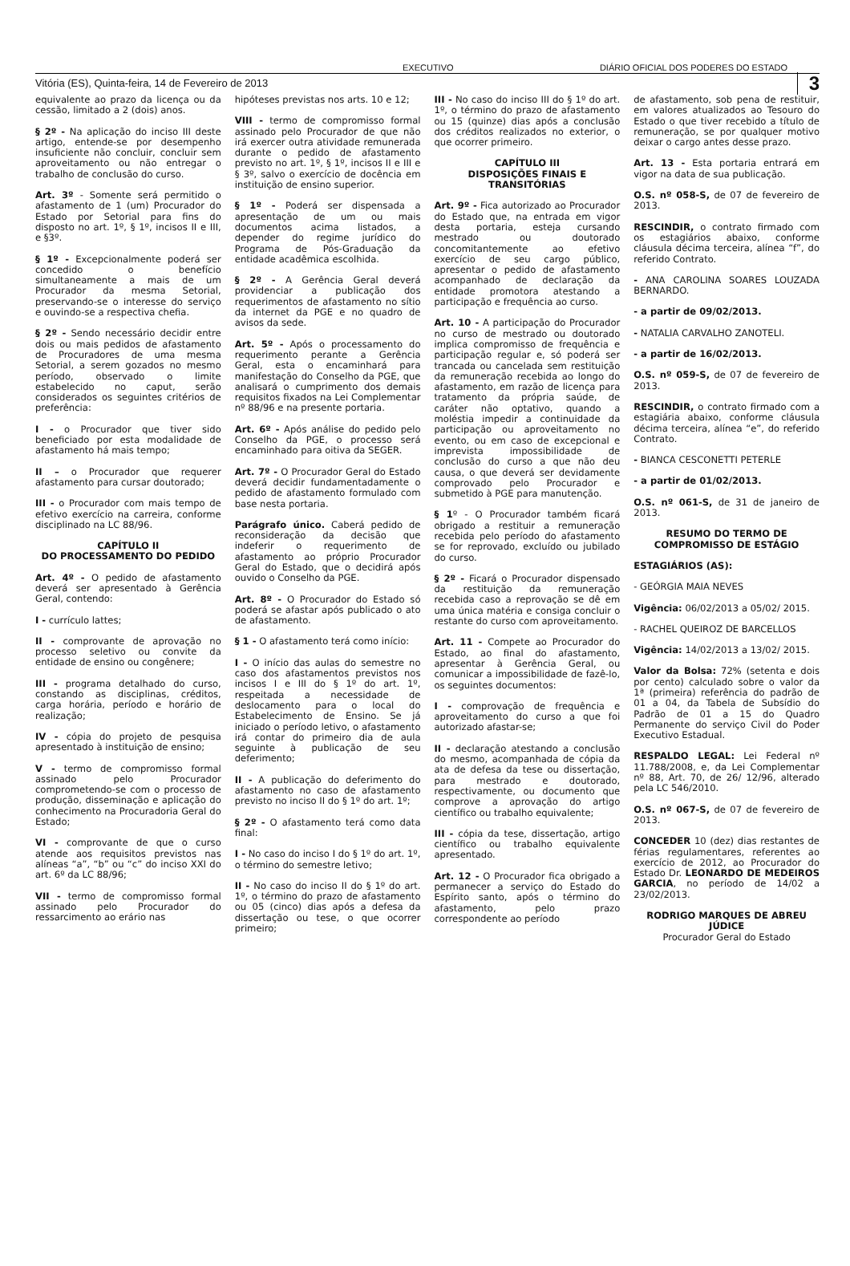EXECUTIVO DIÁRIO OFICIAL DOS PODERES DO ESTADO
Vitória (ES), Quinta-feira, 14 de Fevereiro de 2013 3
equivalente ao prazo da licença ou da cessão, limitado a 2 (dois) anos.
§ 2º - Na aplicação do inciso III deste artigo, entende-se por desempenho insuficiente não concluir, concluir sem aproveitamento ou não entregar o trabalho de conclusão do curso.
Art. 3º - Somente será permitido o afastamento de 1 (um) Procurador do Estado por Setorial para fins do disposto no art. 1º, § 1º, incisos II e III, e §3º.
§ 1º - Excepcionalmente poderá ser concedido o benefício simultaneamente a mais de um Procurador da mesma Setorial, preservando-se o interesse do serviço e ouvindo-se a respectiva chefia.
§ 2º - Sendo necessário decidir entre dois ou mais pedidos de afastamento de Procuradores de uma mesma Setorial, a serem gozados no mesmo período, observado o limite estabelecido no caput, serão considerados os seguintes critérios de preferência:
I - o Procurador que tiver sido beneficiado por esta modalidade de afastamento há mais tempo;
II – o Procurador que requerer afastamento para cursar doutorado;
III - o Procurador com mais tempo de efetivo exercício na carreira, conforme disciplinado na LC 88/96.
CAPÍTULO II
DO PROCESSAMENTO DO PEDIDO
Art. 4º - O pedido de afastamento deverá ser apresentado à Gerência Geral, contendo:
I - currículo lattes;
II - comprovante de aprovação no processo seletivo ou convite da entidade de ensino ou congênere;
III - programa detalhado do curso, constando as disciplinas, créditos, carga horária, período e horário de realização;
IV - cópia do projeto de pesquisa apresentado à instituição de ensino;
V - termo de compromisso formal assinado pelo Procurador comprometendo-se com o processo de produção, disseminação e aplicação do conhecimento na Procuradoria Geral do Estado;
VI - comprovante de que o curso atende aos requisitos previstos nas alíneas “a”, “b” ou “c” do inciso XXI do art. 6º da LC 88/96;
VII - termo de compromisso formal assinado pelo Procurador do ressarcimento ao erário nas
hipóteses previstas nos arts. 10 e 12;
VIII - termo de compromisso formal assinado pelo Procurador de que não irá exercer outra atividade remunerada durante o pedido de afastamento previsto no art. 1º, § 1º, incisos II e III e § 3º, salvo o exercício de docência em instituição de ensino superior.
§ 1º - Poderá ser dispensada a apresentação de um ou mais documentos acima listados, a depender do regime jurídico do Programa de Pós-Graduação da entidade acadêmica escolhida.
§ 2º - A Gerência Geral deverá providenciar a publicação dos requerimentos de afastamento no sítio da internet da PGE e no quadro de avisos da sede.
Art. 5º - Após o processamento do requerimento perante a Gerência Geral, esta o encaminhará para manifestação do Conselho da PGE, que analisará o cumprimento dos demais requisitos fixados na Lei Complementar nº 88/96 e na presente portaria.
Art. 6º - Após análise do pedido pelo Conselho da PGE, o processo será encaminhado para oitiva da SEGER.
Art. 7º - O Procurador Geral do Estado deverá decidir fundamentadamente o pedido de afastamento formulado com base nesta portaria.
Parágrafo único. Caberá pedido de reconsideração da decisão que indeferir o requerimento de afastamento ao próprio Procurador Geral do Estado, que o decidirá após ouvido o Conselho da PGE.
Art. 8º - O Procurador do Estado só poderá se afastar após publicado o ato de afastamento.
§ 1 - O afastamento terá como início:
I - O início das aulas do semestre no caso dos afastamentos previstos nos incisos I e III do § 1º do art. 1º, respeitada a necessidade de deslocamento para o local do Estabelecimento de Ensino. Se já iniciado o período letivo, o afastamento irá contar do primeiro dia de aula seguinte à publicação de seu deferimento;
II - A publicação do deferimento do afastamento no caso de afastamento previsto no inciso II do § 1º do art. 1º;
§ 2º - O afastamento terá como data final:
I - No caso do inciso I do § 1º do art. 1º, o término do semestre letivo;
II - No caso do inciso II do § 1º do art. 1º, o término do prazo de afastamento ou 05 (cinco) dias após a defesa da dissertação ou tese, o que ocorrer primeiro;
III - No caso do inciso III do § 1º do art. 1º, o término do prazo de afastamento ou 15 (quinze) dias após a conclusão dos créditos realizados no exterior, o que ocorrer primeiro.
CAPÍTULO III
DISPOSIÇÕES FINAIS E TRANSITÓRIAS
Art. 9º - Fica autorizado ao Procurador do Estado que, na entrada em vigor desta portaria, esteja cursando mestrado ou doutorado concomitantemente ao efetivo exercício de seu cargo público, apresentar o pedido de afastamento acompanhado de declaração da entidade promotora atestando a participação e frequência ao curso.
Art. 10 - A participação do Procurador no curso de mestrado ou doutorado implica compromisso de frequência e participação regular e, só poderá ser trancada ou cancelada sem restituição da remuneração recebida ao longo do afastamento, em razão de licença para tratamento da própria saúde, de caráter não optativo, quando a moléstia impedir a continuidade da participação ou aproveitamento no evento, ou em caso de excepcional e imprevista impossibilidade de conclusão do curso a que não deu causa, o que deverá ser devidamente comprovado pelo Procurador e submetido à PGE para manutenção.
§ 1º - O Procurador também ficará obrigado a restituir a remuneração recebida pelo período do afastamento se for reprovado, excluído ou jubilado do curso.
§ 2º - Ficará o Procurador dispensado da restituição da remuneração recebida caso a reprovação se dê em uma única matéria e consiga concluir o restante do curso com aproveitamento.
Art. 11 - Compete ao Procurador do Estado, ao final do afastamento, apresentar à Gerência Geral, ou comunicar a impossibilidade de fazê-lo, os seguintes documentos:
I - comprovação de frequência e aproveitamento do curso a que foi autorizado afastar-se;
II - declaração atestando a conclusão do mesmo, acompanhada de cópia da ata de defesa da tese ou dissertação, para mestrado e doutorado, respectivamente, ou documento que comprove a aprovação do artigo científico ou trabalho equivalente;
III - cópia da tese, dissertação, artigo científico ou trabalho equivalente apresentado.
Art. 12 - O Procurador fica obrigado a permanecer a serviço do Estado do Espírito santo, após o término do afastamento, pelo prazo correspondente ao período
de afastamento, sob pena de restituir, em valores atualizados ao Tesouro do Estado o que tiver recebido a título de remuneração, se por qualquer motivo deixar o cargo antes desse prazo.
Art. 13 - Esta portaria entrará em vigor na data de sua publicação.
O.S. nº 058-S, de 07 de fevereiro de 2013.
RESCINDIR, o contrato firmado com os estagiários abaixo, conforme cláusula décima terceira, alínea “f”, do referido Contrato.
- ANA CAROLINA SOARES LOUZADA BERNARDO.
- a partir de 09/02/2013.
- NATALIA CARVALHO ZANOTELI.
- a partir de 16/02/2013.
O.S. nº 059-S, de 07 de fevereiro de 2013.
RESCINDIR, o contrato firmado com a estagiária abaixo, conforme cláusula décima terceira, alínea “e”, do referido Contrato.
- BIANCA CESCONETTI PETERLE
- a partir de 01/02/2013.
O.S. nº 061-S, de 31 de janeiro de 2013.
RESUMO DO TERMO DE COMPROMISSO DE ESTÁGIO
ESTAGIÁRIOS (AS):
- GEÓRGIA MAIA NEVES
Vigência: 06/02/2013 a 05/02/ 2015.
- RACHEL QUEIROZ DE BARCELLOS
Vigência: 14/02/2013 a 13/02/ 2015.
Valor da Bolsa: 72% (setenta e dois por cento) calculado sobre o valor da 1ª (primeira) referência do padrão de 01 a 04, da Tabela de Subsídio do Padrão de 01 a 15 do Quadro Permanente do serviço Civil do Poder Executivo Estadual.
RESPALDO LEGAL: Lei Federal nº 11.788/2008, e, da Lei Complementar nº 88, Art. 70, de 26/ 12/96, alterado pela LC 546/2010.
O.S. nº 067-S, de 07 de fevereiro de 2013.
CONCEDER 10 (dez) dias restantes de férias regulamentares, referentes ao exercício de 2012, ao Procurador do Estado Dr. LEONARDO DE MEDEIROS GARCIA, no período de 14/02 a 23/02/2013.
RODRIGO MARQUES DE ABREU JÚDICE
Procurador Geral do Estado